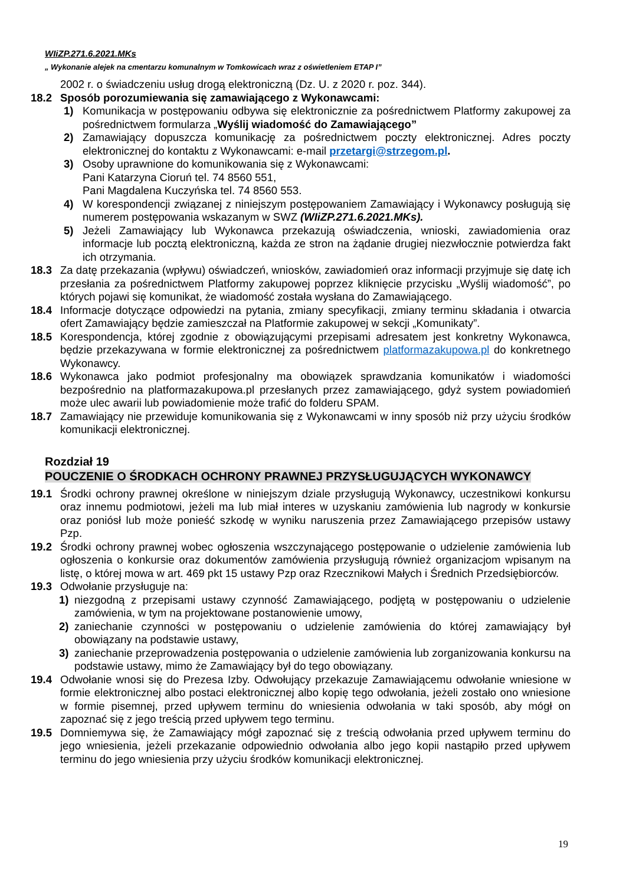WIiZP.271.6.2021.MKs
„ Wykonanie alejek na cmentarzu komunalnym w Tomkowicach wraz z oświetleniem ETAP I”
2002 r. o świadczeniu usług drogą elektroniczną (Dz. U. z 2020 r. poz. 344).
18.2 Sposób porozumiewania się zamawiającego z Wykonawcami:
1) Komunikacja w postępowaniu odbywa się elektronicznie za pośrednictwem Platformy zakupowej za pośrednictwem formularza „Wyślij wiadomość do Zamawiającego”
2) Zamawiający dopuszcza komunikację za pośrednictwem poczty elektronicznej. Adres poczty elektronicznej do kontaktu z Wykonawcami: e-mail przetargi@strzegom.pl.
3) Osoby uprawnione do komunikowania się z Wykonawcami:
Pani Katarzyna Cioruń tel. 74 8560 551,
Pani Magdalena Kuczyńska tel. 74 8560 553.
4) W korespondencji związanej z niniejszym postępowaniem Zamawiający i Wykonawcy posługują się numerem postępowania wskazanym w SWZ (WIiZP.271.6.2021.MKs).
5) Jeżeli Zamawiający lub Wykonawca przekazują oświadczenia, wnioski, zawiadomienia oraz informacje lub pocztą elektroniczną, każda ze stron na żądanie drugiej niezwłocznie potwierdza fakt ich otrzymania.
18.3 Za datę przekazania (wpływu) oświadczeń, wniosków, zawiadomień oraz informacji przyjmuje się datę ich przesłania za pośrednictwem Platformy zakupowej poprzez kliknięcie przycisku „Wyślij wiadomość”, po których pojawi się komunikat, że wiadomość została wysłana do Zamawiającego.
18.4 Informacje dotyczące odpowiedzi na pytania, zmiany specyfikacji, zmiany terminu składania i otwarcia ofert Zamawiający będzie zamieszczał na Platformie zakupowej w sekcji „Komunikaty”.
18.5 Korespondencja, której zgodnie z obowiązującymi przepisami adresatem jest konkretny Wykonawca, będzie przekazywana w formie elektronicznej za pośrednictwem platformazakupowa.pl do konkretnego Wykonawcy.
18.6 Wykonawca jako podmiot profesjonalny ma obowiązek sprawdzania komunikatów i wiadomości bezpośrednio na platformazakupowa.pl przesłanych przez zamawiającego, gdyż system powiadomień może ulec awarii lub powiadomienie może trafić do folderu SPAM.
18.7 Zamawiający nie przewiduje komunikowania się z Wykonawcami w inny sposób niż przy użyciu środków komunikacji elektronicznej.
Rozdział 19
POUCZENIE O ŚRODKACH OCHRONY PRAWNEJ PRZYSŁUGUJĄCYCH WYKONAWCY
19.1 Środki ochrony prawnej określone w niniejszym dziale przysługują Wykonawcy, uczestnikowi konkursu oraz innemu podmiotowi, jeżeli ma lub miał interes w uzyskaniu zamówienia lub nagrody w konkursie oraz poniósł lub może ponieść szkodę w wyniku naruszenia przez Zamawiającego przepisów ustawy Pzp.
19.2 Środki ochrony prawnej wobec ogłoszenia wszczynającego postępowanie o udzielenie zamówienia lub ogłoszenia o konkursie oraz dokumentów zamówienia przysługują również organizacjom wpisanym na listę, o której mowa w art. 469 pkt 15 ustawy Pzp oraz Rzecznikowi Małych i Średnich Przedsiębiorców.
19.3 Odwołanie przysługuje na:
1) niezgodną z przepisami ustawy czynność Zamawiającego, podjętą w postępowaniu o udzielenie zamówienia, w tym na projektowane postanowienie umowy,
2) zaniechanie czynności w postępowaniu o udzielenie zamówienia do której zamawiający był obowiązany na podstawie ustawy,
3) zaniechanie przeprowadzenia postępowania o udzielenie zamówienia lub zorganizowania konkursu na podstawie ustawy, mimo że Zamawiający był do tego obowiązany.
19.4 Odwołanie wnosi się do Prezesa Izby. Odwołujący przekazuje Zamawiającemu odwołanie wniesione w formie elektronicznej albo postaci elektronicznej albo kopię tego odwołania, jeżeli zostało ono wniesione w formie pisemnej, przed upływem terminu do wniesienia odwołania w taki sposób, aby mógł on zapoznać się z jego treścią przed upływem tego terminu.
19.5 Domniemywa się, że Zamawiający mógł zapoznać się z treścią odwołania przed upływem terminu do jego wniesienia, jeżeli przekazanie odpowiednio odwołania albo jego kopii nastąpiło przed upływem terminu do jego wniesienia przy użyciu środków komunikacji elektronicznej.
19